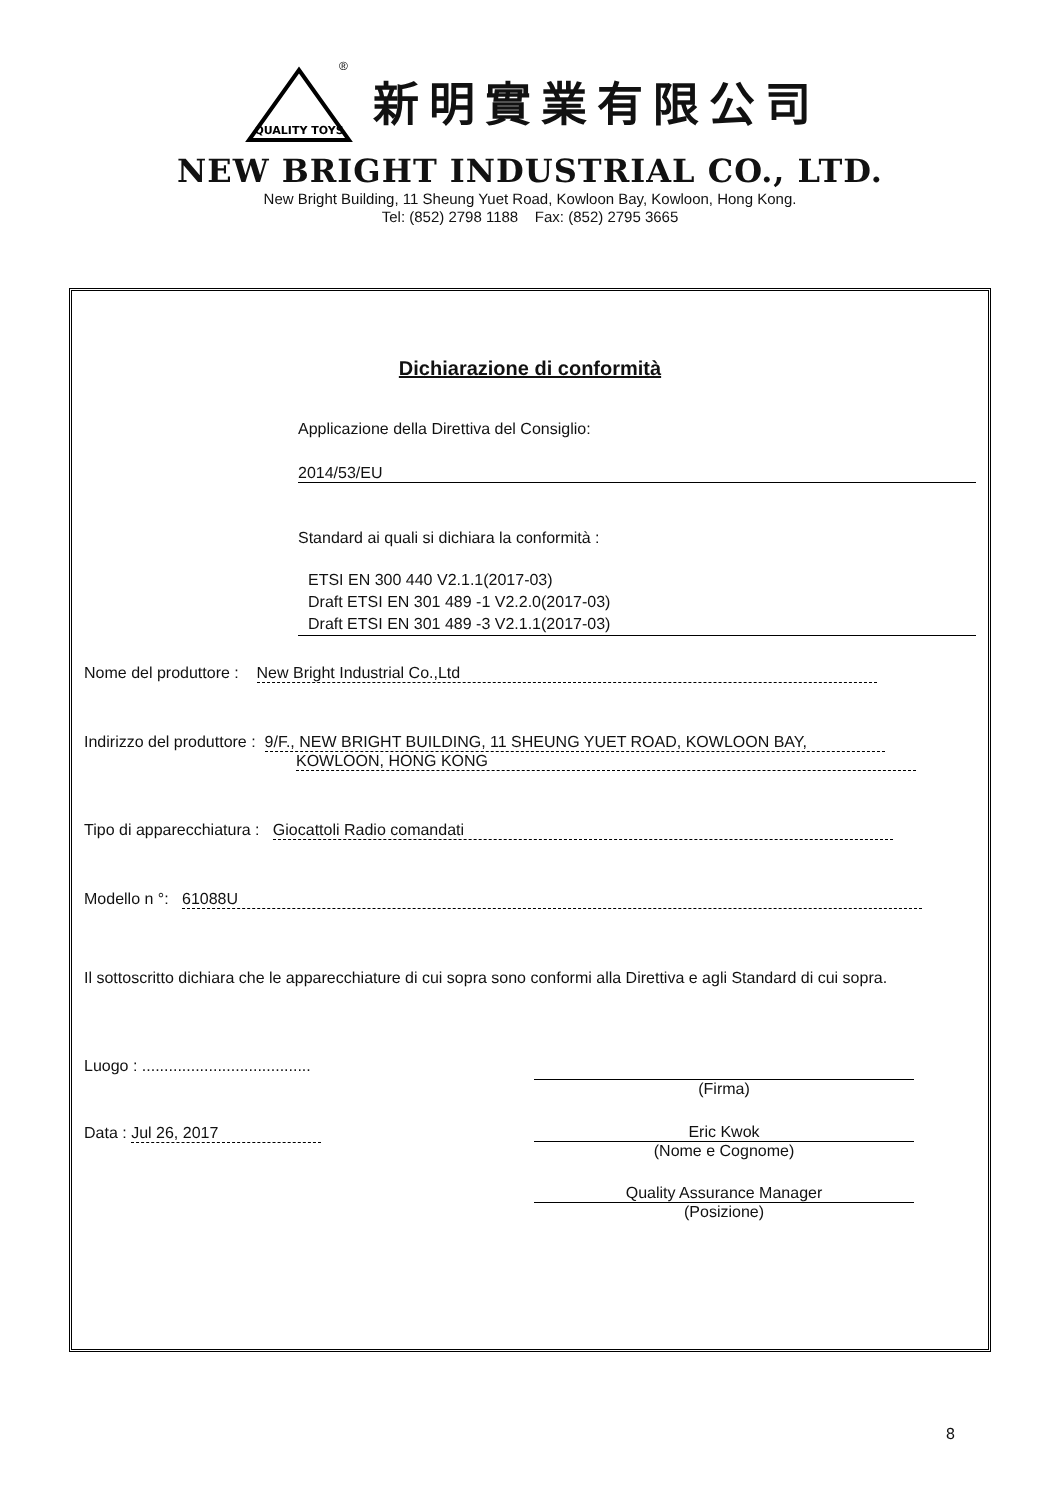QUALITY TOYS
®
新明實業有限公司
NEW BRIGHT INDUSTRIAL CO., LTD.
New Bright Building, 11 Sheung Yuet Road, Kowloon Bay, Kowloon, Hong Kong.
Tel: (852) 2798 1188 Fax: (852) 2795 3665
Dichiarazione di conformità
Applicazione della Direttiva del Consiglio:
2014/53/EU
Standard ai quali si dichiara la conformità :
ETSI EN 300 440 V2.1.1(2017-03)
Draft ETSI EN 301 489 -1 V2.2.0(2017-03)
Draft ETSI EN 301 489 -3 V2.1.1(2017-03)
Nome del produttore : New Bright Industrial Co.,Ltd
Indirizzo del produttore : 9/F., NEW BRIGHT BUILDING, 11 SHEUNG YUET ROAD, KOWLOON BAY,
KOWLOON, HONG KONG
Tipo di apparecchiatura : Giocattoli Radio comandati
Modello n °: 61088U
Il sottoscritto dichiara che le apparecchiature di cui sopra sono conformi alla Direttiva e agli Standard di cui sopra.
Luogo : ......................................
(Firma)
Data : Jul 26, 2017
Eric Kwok
(Nome e Cognome)
Quality Assurance Manager
(Posizione)
8